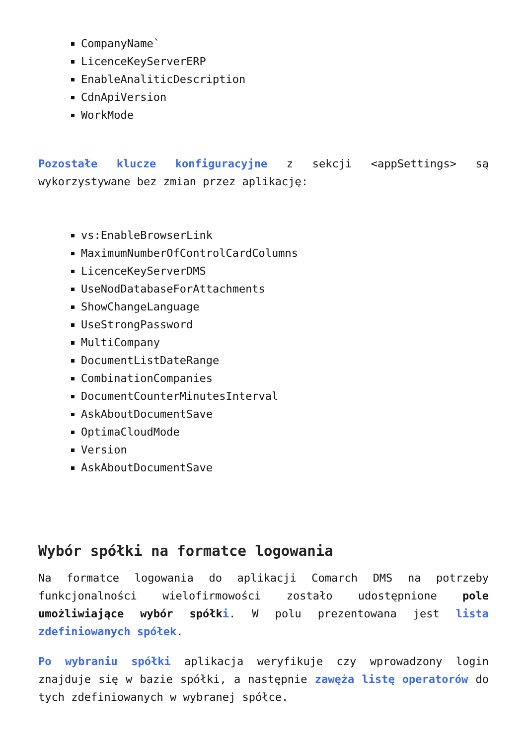CompanyName`
LicenceKeyServerERP
EnableAnaliticDescription
CdnApiVersion
WorkMode
Pozostałe klucze konfiguracyjne z sekcji <appSettings> są wykorzystywane bez zmian przez aplikację:
vs:EnableBrowserLink
MaximumNumberOfControlCardColumns
LicenceKeyServerDMS
UseNodDatabaseForAttachments
ShowChangeLanguage
UseStrongPassword
MultiCompany
DocumentListDateRange
CombinationCompanies
DocumentCounterMinutesInterval
AskAboutDocumentSave
OptimaCloudMode
Version
AskAboutDocumentSave
Wybór spółki na formatce logowania
Na formatce logowania do aplikacji Comarch DMS na potrzeby funkcjonalności wielofirmowości zostało udostępnione pole umożliwiające wybór spółk i. W polu prezentowana jest lista zdefiniowanych spółek.
Po wybraniu spółki aplikacja weryfikuje czy wprowadzony login znajduje się w bazie spółki, a następnie zawęża listę operatorów do tych zdefiniowanych w wybranej spółce.